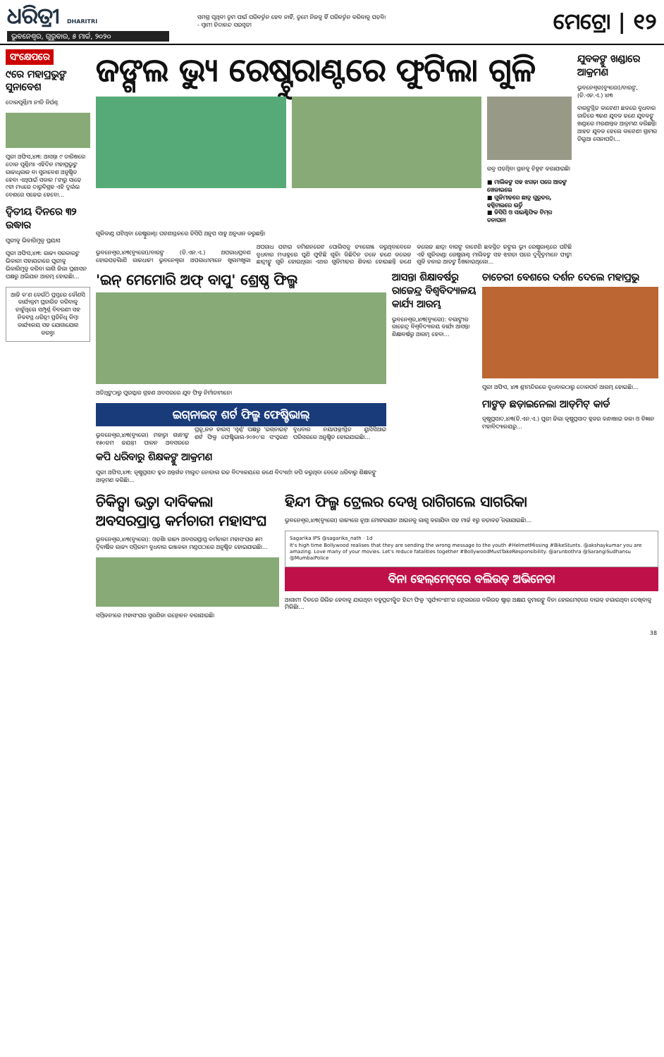ଧରିତ୍ରୀ DHARITRI
ଭୁବନେଶ୍ୱର, ଗୁରୁବାର, ୫ ମାର୍ଚ୍ଚ, ୨୦୨୦
ସମଗ୍ର ପୃଥିବୀ ତୁମ ପାଇଁ ପରିବର୍ତ୍ତନ ହେବ ନାହିଁ, ତୁମେ ନିଜକୁ ହିଁ ପରିବର୍ତ୍ତନ କରିବାକୁ ପଡ଼ିବ।
- ସ୍ୱାମୀ ଚିଦାନନ୍ଦ ସରସ୍ୱତୀ
ମେଟ୍ରୋ | ୧୨
ସଂକ୍ଷେପରେ
୯ରେ ମହାପ୍ରଭୁଙ୍କ ସୁନାବେଶ
ଦୋଳପୂର୍ଣ୍ଣିମା ନୀତି ନିର୍ଘଣ୍ଟ
ପୁରୀ ଅଫିସ,୪।୩: ଆସନ୍ତା ୯ ତାରିଖରେ ଦୋଳ ପୂର୍ଣ୍ଣିମା। ଏହିଦିନ ମହାପ୍ରଭୁଙ୍କ ରାଜାଧିରାଜ ବା ସୁନାବେଶ ଅନୁଷ୍ଠିତ ହେବ। ଏଥିପାଇଁ ସକାଳ ୮ଟାରୁ ସାଢେ ୯ଟା ମଧ୍ୟରେ ଦାରୁବିଗ୍ରହ ଏହି ଦୁର୍ଲଭ ବେଶରେ ସଜେଇ ହେବେ।...
ଦ୍ୱିତୀୟ ଦିନରେ ୩୨ ଉଦ୍ଧାର
ପୁରୀକୁ ଭିକାରିମୁକ୍ତ ପ୍ରୟାସ
ପୁରୀ ଅଫିସ,୪।୩: ରାଜ୍ୟ ସରକାରଙ୍କ ଭିକାରୀ ସହାୟତାରେ ପୁରୀକୁ ଭିକାରିମୁକ୍ତ କରିବା ଲାଗି ଜିଲା ପ୍ରଶାସନ ପକ୍ଷରୁ ଅଭିଯାନ ଆରମ୍ଭ ହୋଇଛି।...
ଆଜି କ'ଣ କେଉଁଠି ପ୍ରସ୍ତରେ କୌଣସି କାର୍ଯ୍ୟକ୍ରମ ପ୍ରଚାରିତ କରିବାକୁ ଚାହୁଁଥିଲେ ସମ୍ପୂର୍ଣ୍ଣ ବିବରଣୀ ସହ ନିକଟସ୍ଥ ଧରିତ୍ରୀ ପ୍ରତିନିଧି କିମ୍ବା କାର୍ଯ୍ୟାଳୟ ସହ ଯୋଗାଯୋଗ କରନ୍ତୁ।
ଜଙ୍ଗଲ ଭ୍ୟୁ ରେଷ୍ଟୁରାଣ୍ଟରେ ଫୁଟିଲା ଗୁଳି
ରକ୍ତ ପଡ଼ିଥିବା ସ୍ଥାନକୁ ଚିହ୍ନଟ କରାଯାଇଛି।
■ ମାଲିକଙ୍କ ସହ ଝଗଡ଼ା ପରେ ଆତଙ୍କ ଖେଳାଇଲେ
■ ଗୁଳିମାଡ଼ରେ ଛାତ୍ର ଗୁରୁତର, ହସ୍ପିଟାଲରେ ଭର୍ତ୍ତି
■ ଡିସିପି ଓ ସାଇଣ୍ଟିଫିକ ଟିମ୍‌ର ତନାଘନା
ଗୁଳିକାଣ୍ଡ ଘଟିଥିବା ରେଷ୍ଟୁରାଣ୍ଟ। ଘଟଣାସ୍ଥଳରେ ଡିସିପି ଅନୁପ ସାହୁ ଅନୁଧ୍ୟାନ କରୁଛନ୍ତି।
ଭୁବନେଶ୍ୱର,୪।୩(ବ୍ୟୁରୋ)/ବାରଙ୍ଗ (ଡି.ଏନ.ଏ.) ଅପରାଧପ୍ରବଣ ହୋଇପଡ଼ିଲାଣି ରାଜଧାନୀ ଭୁବନେଶ୍ୱର। ଅପରାଧୀମାନେ ଖୁଲମଖୁଲା ଅପରାଧ ଘଟାଇ କମିଶନରେଟ ପୋଲିସକୁ ଚ୍ୟାଲେଞ୍ଜ କରୁଥିବାବେଳେ ବୁଧବାର ମଧ୍ୟାହ୍ନରେ ପୁଣି ଫୁଟିଛି ଗୁଳି। କିଛିଦିନ ତଳେ ଜଣେ କଲେଜ ଛାତ୍ରୀଙ୍କୁ ଗୁଳି ହୋଇଥିଲା। ଏଥର ଗୁଳିମାଡ଼ର ଶିକାର ହୋଇଛନ୍ତି ଜଣେ କଲେଜ ଛାତ୍ର। ବାରଙ୍ଗ କାଟେଣି ଛକସ୍ଥିତ ଜଙ୍ଗଲ ଭ୍ୟୁ ରେଷ୍ଟୁରାଣ୍ଟରେ ଘଟିଛି ଏହି ଗୁଳିକାଣ୍ଡ। ରେଷ୍ଟୁରାଣ୍ଟ ମାଲିକଙ୍କ ସହ ଝଗଡ଼ା ପରେ ଦୁର୍ବୃତ୍ତମାନେ ଫାଙ୍କା ଗୁଳି ଚଳାଇ ଆତଙ୍କ ଖେଳାଇଥିଲେ।...
ଯୁବକଙ୍କୁ ଖଣ୍ଡାରେ ଆକ୍ରମଣ
ଭୁବନେଶ୍ୱର(ବ୍ୟୁରୋ)/ବାରଙ୍ଗ, (ଡି.ଏନ.ଏ.) ୪।୩
ବାରଙ୍ଗସ୍ଥିତ କାଟେଣୀ ଛକରେ ବୁଧବାର ରାତିରେ ୩ଜଣ ଯୁବକ ଜଣେ ଯୁବକଙ୍କୁ ଖଣ୍ଡାରେ ମରଣାନ୍ତକ ଆକ୍ରମଣ କରିଛନ୍ତି। ଆହତ ଯୁବକ ହେଲେ କାଟେଣୀ ଗ୍ରାମର ତିଲୁଆ ସେନାପତି।...
'ଇନ୍ ମେମୋରି ଅଫ୍ ବାପୁ' ଶ୍ରେଷ୍ଠ ଫିଲ୍ମ
ଅତିଥିଙ୍କଠାରୁ ପୁରସ୍କାର ଗ୍ରହଣ ଅବସରରେ ଯୁବ ଫିଲ୍ମ ନିର୍ମାତାମାନେ।
ଇଗ୍‌ନାଇଟ୍ ଶର୍ଟ ଫିଲ୍ମ ଫେଷ୍ଟିଭାଲ୍
ଭୁବନେଶ୍ୱର,୪।୩(ବ୍ୟୁରୋ) ମହାତ୍ମା ଗାନ୍ଧୀଙ୍କ ୧୫୦ତମ ଜୟନ୍ତୀ ପାଳନ ଅବସରରେ ପ୍ରଜ୍ଜ୍ୱଳନ ହାଉସ୍ 'ସ୍ୱର୍ଣ୍ଣ' ପକ୍ଷରୁ 'ଇଗ୍‌ନାଇଟ୍ ଶର୍ଟ ଫିଲ୍ମ ଫେଷ୍ଟିଭାଲ-୨୦୨୦'ର ସଂସ୍କରଣ ବୁଧବାର ନୟାପଲ୍ଲୀସ୍ଥିତ ୟୁସିସିଆଇ ପରିସରରେ ଅନୁଷ୍ଠିତ ହୋଇଯାଇଛି।...
କପି ଧରିବାରୁ ଶିକ୍ଷକଙ୍କୁ ଆକ୍ରମଣ
ପୁରୀ ଅଫିସ,୪।୩: କୃଷ୍ଣପ୍ରସାଦ ବ୍ଲକ ଅନ୍ତର୍ଗତ ମାଲୁଦ ନୋଡାଲ ଉଚ୍ଚ ବିଦ୍ୟାଳୟରେ ଜଣେ ବିଦ୍ୟାର୍ଥୀ କପି କରୁଥିବା ବେଳେ ଧରିବାରୁ ଶିକ୍ଷକଙ୍କୁ ଆକ୍ରମଣ କରିଛି।...
ଆସନ୍ତା ଶିକ୍ଷାବର୍ଷରୁ ରାଜେନ୍ଦ୍ର ବିଶ୍ୱବିଦ୍ୟାଳୟ କାର୍ଯ୍ୟ ଆରମ୍ଭ
ଭୁବନେଶ୍ୱର,୪।୩(ବ୍ୟୁରୋ): ବଲାଙ୍ଗୀର ରାଜେନ୍ଦ୍ର ବିଶ୍ୱବିଦ୍ୟାଳୟ କାର୍ଯ୍ୟ ଆସନ୍ତା ଶିକ୍ଷାବର୍ଷରୁ ଆରମ୍ଭ ହେବ।...
ଚାଚେରୀ ବେଶରେ ଦର୍ଶନ ଦେଲେ ମହାପ୍ରଭୁ
ପୁରୀ ଅଫିସ, ୪।୩ ଶ୍ରୀମନ୍ଦିରରେ ବୁଧବାରଠାରୁ ଦୋଳପର୍ବ ଆରମ୍ଭ ହୋଇଛି।...
ମାଙ୍କଡ଼ ଛଡ଼ାଇନେଲା ଆଡ୍‌ମିଟ୍ କାର୍ଡ
କୃଷ୍ଣପ୍ରସାଦ,୪।୩(ଡି.ଏନ.ଏ.) ପୁରୀ ଜିଲା କୃଷ୍ଣପ୍ରସାଦ ବ୍ଲକର କନ୍ଧାଖାଇ କଳା ଓ ବିଜ୍ଞାନ ମହାବିଦ୍ୟାଳୟରୁ...
ଚିକିତ୍ସା ଭତ୍ତା ଦାବିକଲା ଅବସରପ୍ରାପ୍ତ କର୍ମଚାରୀ ମହାସଂଘ
ଭୁବନେଶ୍ୱର,୪।୩(ବ୍ୟୁରୋ): ଓଡ଼ିଶା ରାଜ୍ୟ ଅବସରପ୍ରାପ୍ତ କର୍ମଚାରୀ ମହାସଂଘର ୫ମ ଦ୍ୱିବାର୍ଷିକ ରାଜ୍ୟ ସମ୍ମିଳନୀ ବୁଧବାର ଭଞ୍ଜକଳା ମଣ୍ଡପଠାରେ ଅନୁଷ୍ଠିତ ହୋଇଯାଇଛି।...
ସମ୍ମିଳନୀରେ ମହାସଂଘର ସ୍ମରଣିକା ଉନ୍ମୋଚନ କରାଯାଇଛି।
ହିନ୍ଦୀ ଫିଲ୍ମ ଟ୍ରେଲର ଦେଖି ରାଗିଗଲେ ସାଗରିକା
ଭୁବନେଶ୍ୱର,୪।୩(ବ୍ୟୁରୋ) ରାଜ୍ୟରେ ନୂଆ ମୋଟରଯାନ ଆଇନକୁ ଲାଗୁ କରାଯିବା ସହ ମାର୍ଚ୍ଚ ୧ରୁ କଡ଼ାକଡ଼ି କରାଯାଇଛି।...
Sagarika IPS @sagarika_nath · 1d
It's high time Bollywood realises that they are sending the wrong message to the youth #HelmetMissing #BikeStunts. @akshaykumar you are amazing. Love many of your movies. Let's reduce fatalities together #BollywoodMustTakeResponsibility. @arunbothra @SarangiSudhansu @MumbaiPolice
ବିନା ହେଲ୍‌ମେଟ୍‌ରେ ବଲିଉଡ୍ ଅଭିନେତା
ଆଗାମୀ ଦିନରେ ରିଲିଜ ହେବାକୁ ଯାଉଥିବା ବହୁପ୍ରତୀକ୍ଷିତ ହିନ୍ଦୀ ଫିଲ୍ମ 'ସୂର୍ଯ୍ୟବଂଶୀ'ର ଟ୍ରେଲରରେ ବଲିଉଡ୍ ଷ୍ଟାର୍ ଅକ୍ଷୟ କୁମାରଙ୍କୁ ବିନା ହେଲମେଟ୍‌ରେ ବାଇକ୍ ଚଲାଉଥିବା ଦେଖିବାକୁ ମିଳିଛି।...
38